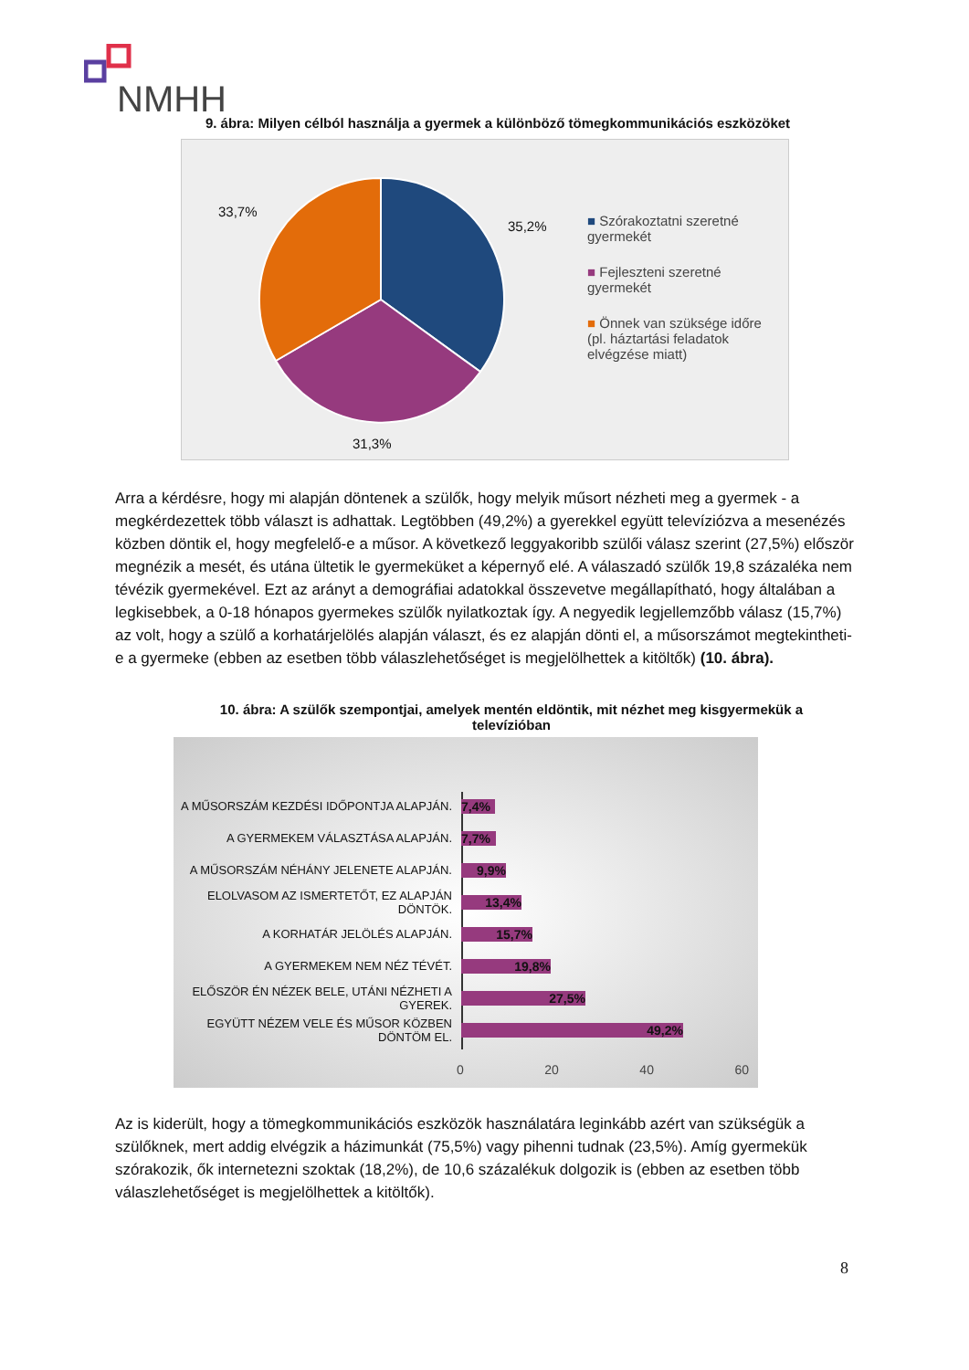NMHH
9. ábra: Milyen célból használja a gyermek a különböző tömegkommunikációs eszközöket
33,7%
35,2%
31,3%
■ Szórakoztatni szeretné gyermekét
■ Fejleszteni szeretné gyermekét
■ Önnek van szüksége időre (pl. háztartási feladatok elvégzése miatt)
Arra a kérdésre, hogy mi alapján döntenek a szülők, hogy melyik műsort nézheti meg a gyermek - a megkérdezettek több választ is adhattak. Legtöbben (49,2%) a gyerekkel együtt televíziózva a mesenézés közben döntik el, hogy megfelelő-e a műsor. A következő leggyakoribb szülői válasz szerint (27,5%) először megnézik a mesét, és utána ültetik le gyermeküket a képernyő elé. A válaszadó szülők 19,8 százaléka nem tévézik gyermekével. Ezt az arányt a demográfiai adatokkal összevetve megállapítható, hogy általában a legkisebbek, a 0-18 hónapos gyermekes szülők nyilatkoztak így. A negyedik legjellemzőbb válasz (15,7%) az volt, hogy a szülő a korhatárjelölés alapján választ, és ez alapján dönti el, a műsorszámot megtekintheti-e a gyermeke (ebben az esetben több válaszlehetőséget is megjelölhettek a kitöltők) (10. ábra).
10. ábra: A szülők szempontjai, amelyek mentén eldöntik, mit nézhet meg kisgyermekük a televízióban
A MŰSORSZÁM KEZDÉSI IDŐPONTJA ALAPJÁN. 7,4%
A GYERMEKEM VÁLASZTÁSA ALAPJÁN. 7,7%
A MŰSORSZÁM NÉHÁNY JELENETE ALAPJÁN. 9,9%
ELOLVASOM AZ ISMERTETŐT, EZ ALAPJÁN DÖNTÖK.
13,4%
A KORHATÁR JELÖLÉS ALAPJÁN. 15,7%
A GYERMEKEM NEM NÉZ TÉVÉT. 19,8%
ELŐSZÖR ÉN NÉZEK BELE, UTÁNI NÉZHETI A GYEREK.
27,5%
EGYÜTT NÉZEM VELE ÉS MŰSOR KÖZBEN DÖNTÖM EL.
49,2%
0 20 40 60
Az is kiderült, hogy a tömegkommunikációs eszközök használatára leginkább azért van szükségük a szülőknek, mert addig elvégzik a házimunkát (75,5%) vagy pihenni tudnak (23,5%). Amíg gyermekük szórakozik, ők internetezni szoktak (18,2%), de 10,6 százalékuk dolgozik is (ebben az esetben több válaszlehetőséget is megjelölhettek a kitöltők).
8